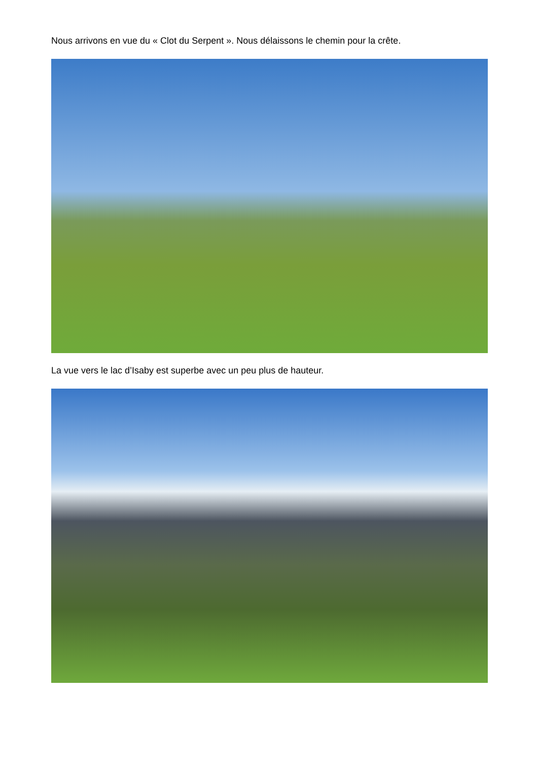Nous arrivons en vue du « Clot du Serpent ». Nous délaissons le chemin pour la crête.
La vue vers le lac d’Isaby est superbe avec un peu plus de hauteur.